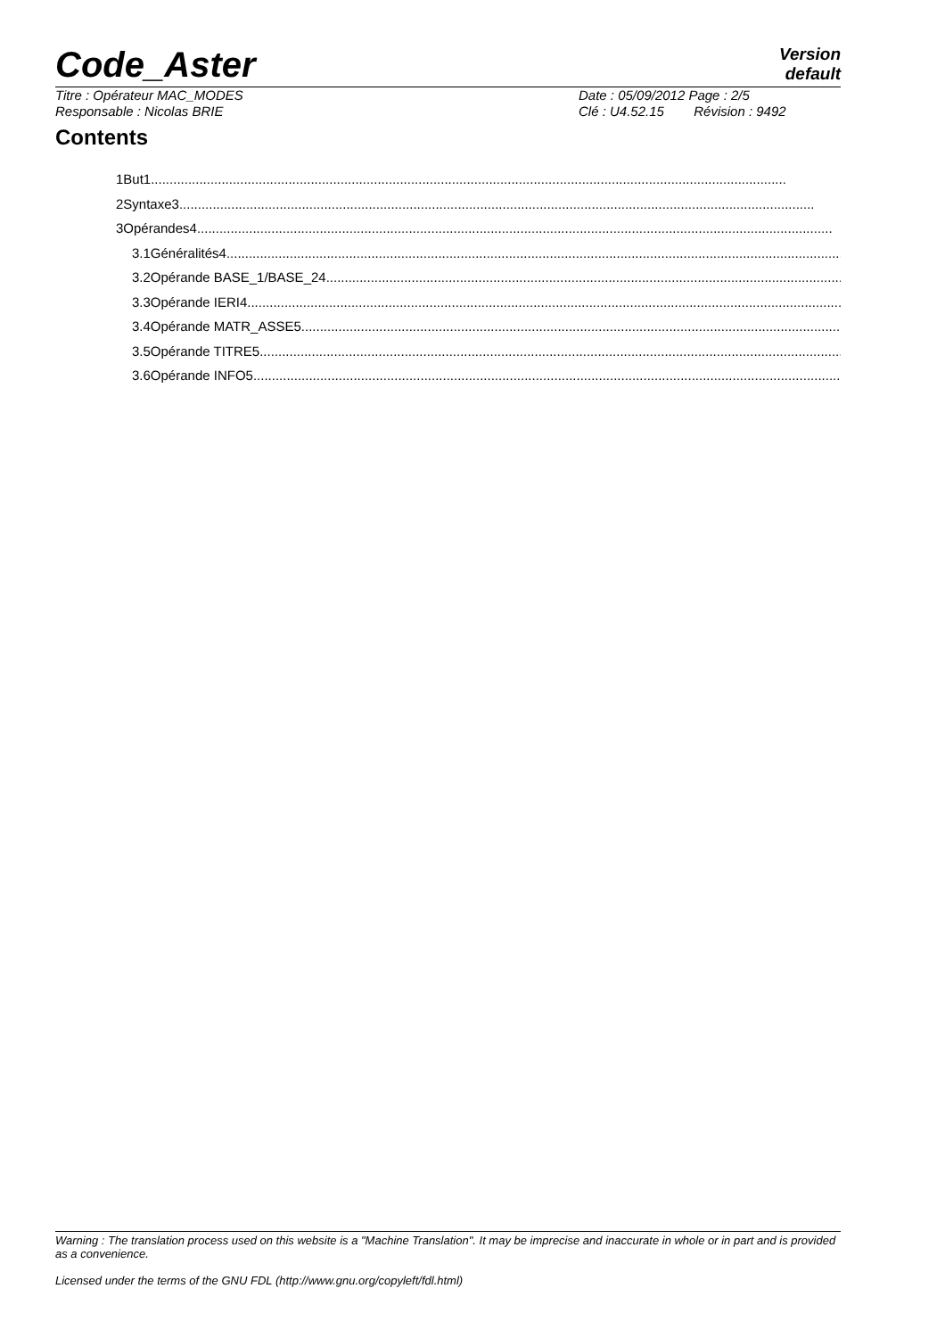Code_Aster Version
default
Titre : Opérateur MAC_MODES Date : 05/09/2012 Page : 2/5
Responsable : Nicolas BRIE Clé : U4.52.15 Révision : 9492
Contents
1But1
2Syntaxe3
3Opérandes4
3.1Généralités4
3.2Opérande BASE_1/BASE_24
3.3Opérande IERI4
3.4Opérande MATR_ASSE5
3.5Opérande TITRE5
3.6Opérande INFO5
Warning : The translation process used on this website is a "Machine Translation". It may be imprecise and inaccurate in whole or in part and is provided as a convenience.
Licensed under the terms of the GNU FDL (http://www.gnu.org/copyleft/fdl.html)